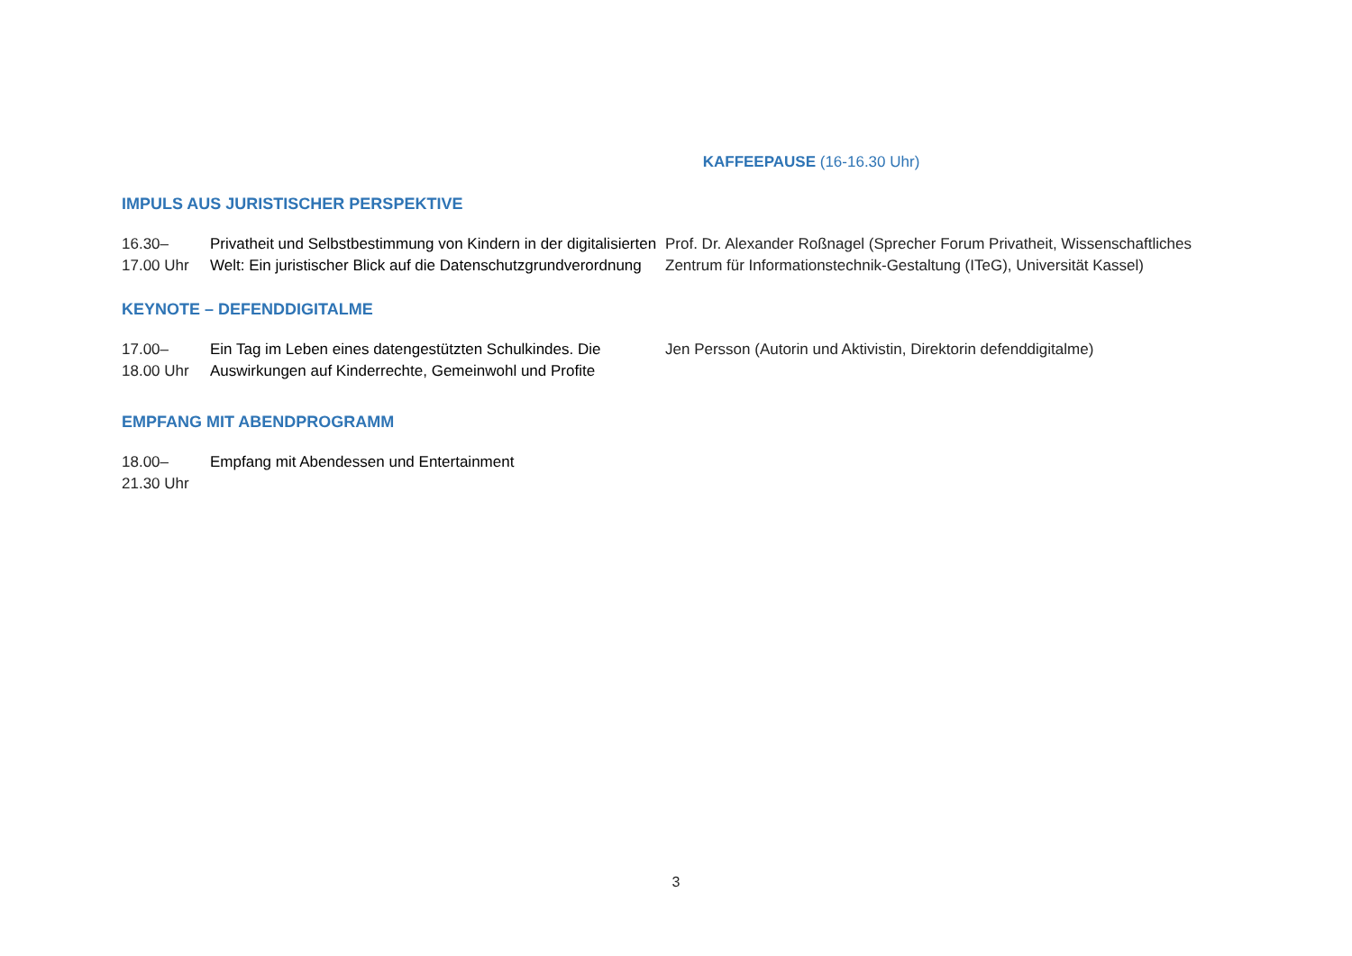KAFFEEPAUSE (16-16.30 Uhr)
IMPULS AUS JURISTISCHER PERSPEKTIVE
| 16.30– 17.00 Uhr | Privatheit und Selbstbestimmung von Kindern in der digitalisierten Welt: Ein juristischer Blick auf die Datenschutzgrundverordnung | Prof. Dr. Alexander Roßnagel (Sprecher Forum Privatheit, Wissenschaftliches Zentrum für Informationstechnik-Gestaltung (ITeG), Universität Kassel) |
KEYNOTE – DEFENDDIGITALME
| 17.00– 18.00 Uhr | Ein Tag im Leben eines datengestützten Schulkindes. Die Auswirkungen auf Kinderrechte, Gemeinwohl und Profite | Jen Persson (Autorin und Aktivistin, Direktorin defenddigitalme) |
EMPFANG MIT ABENDPROGRAMM
| 18.00– 21.30 Uhr | Empfang mit Abendessen und Entertainment | |
3